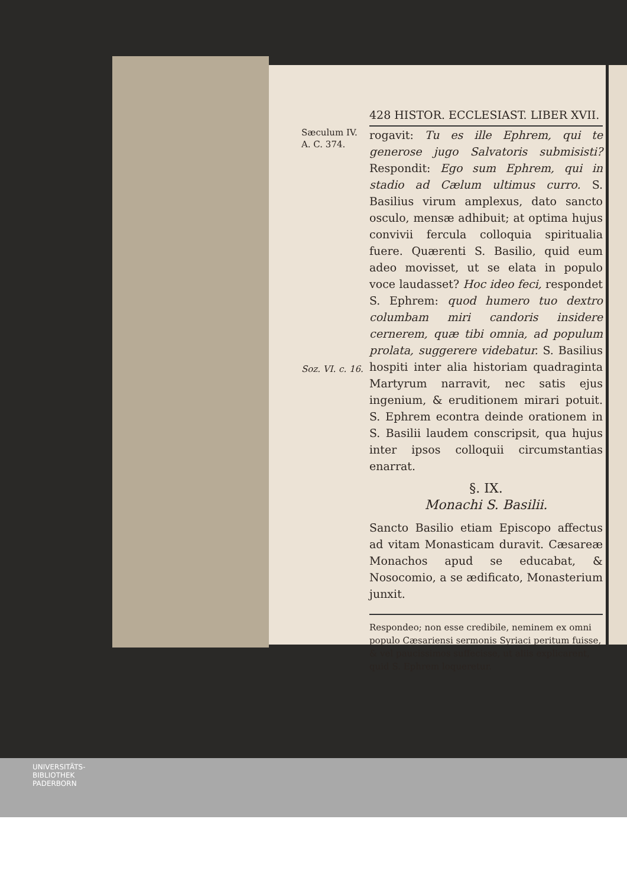428 HISTOR. ECCLESIAST. LIBER XVII.
Sæculum IV.
A. C. 374.
Soz. VI. c. 16.
rogavit: Tu es ille Ephrem, qui te generose jugo Salvatoris submisisti? Respondit: Ego sum Ephrem, qui in stadio ad Cælum ultimus curro. S. Basilius virum amplexus, dato sancto osculo, mensæ adhibuit; at optima hujus convivii fercula colloquia spiritualia fuere. Quærenti S. Basilio, quid eum adeo movisset, ut se elata in populo voce laudasset? Hoc ideo feci, respondet S. Ephrem: quod humero tuo dextro columbam miri candoris insidere cernerem, quæ tibi omnia, ad populum prolata, suggerere videbatur. S. Basilius hospiti inter alia historiam quadraginta Martyrum narravit, nec satis ejus ingenium, & eruditionem mirari potuit. S. Ephrem econtra deinde orationem in S. Basilii laudem conscripsit, qua hujus inter ipsos colloquii circumstantias enarrat.
§. IX.
Monachi S. Basilii.
Sancto Basilio etiam Episcopo affectus ad vitam Monasticam duravit. Cæsareæ Monachos apud se educabat, & Nosocomio, a se ædificato, Monasterium junxit.
Respondeo; non esse credibile, neminem ex omni populo Cæsariensi sermonis Syriaci peritum fuisse, & vel paucissimos suffecisse, ut aliis explicarent, quid S. Ephrem loqueretur.
UNIVERSITÄTS-
BIBLIOTHEK
PADERBORN